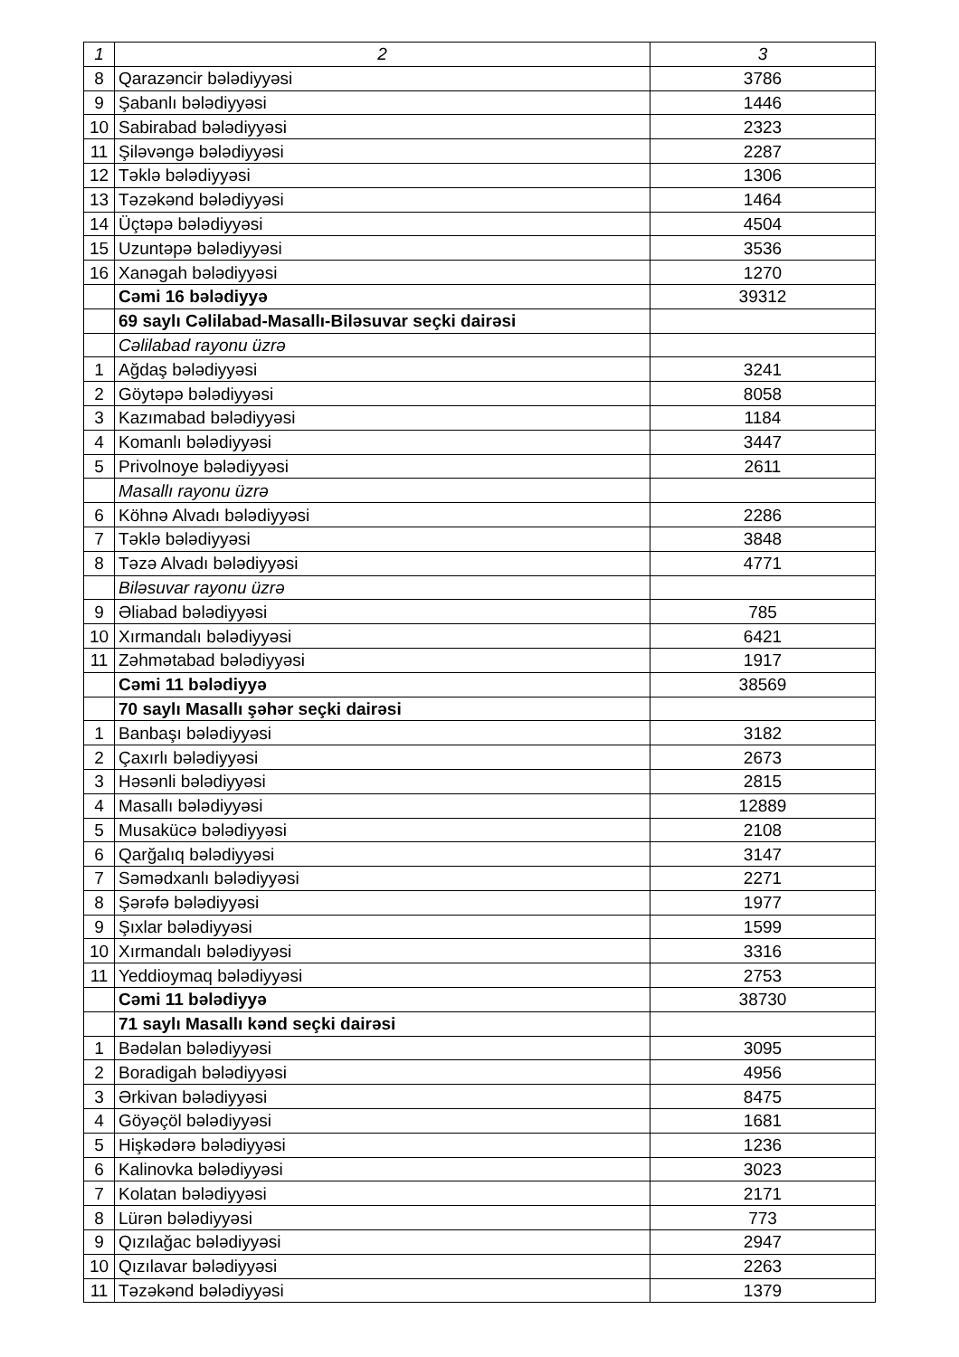| 1 | 2 | 3 |
| --- | --- | --- |
| 8 | Qarazəncir bələdiyyəsi | 3786 |
| 9 | Şabanlı bələdiyyəsi | 1446 |
| 10 | Sabirabad bələdiyyəsi | 2323 |
| 11 | Şiləvəngə bələdiyyəsi | 2287 |
| 12 | Təklə bələdiyyəsi | 1306 |
| 13 | Təzəkənd bələdiyyəsi | 1464 |
| 14 | Üçtəpə bələdiyyəsi | 4504 |
| 15 | Uzuntəpə bələdiyyəsi | 3536 |
| 16 | Xanəgah bələdiyyəsi | 1270 |
| | Cəmi 16 bələdiyyə | 39312 |
| | 69 saylı Cəlilabad-Masallı-Biləsuvar seçki dairəsi | |
| | Cəlilabad rayonu üzrə | |
| 1 | Ağdaş bələdiyyəsi | 3241 |
| 2 | Göytəpə bələdiyyəsi | 8058 |
| 3 | Kazımabad bələdiyyəsi | 1184 |
| 4 | Komanlı bələdiyyəsi | 3447 |
| 5 | Privolnoye bələdiyyəsi | 2611 |
| | Masallı rayonu üzrə | |
| 6 | Köhnə Alvadı bələdiyyəsi | 2286 |
| 7 | Təklə bələdiyyəsi | 3848 |
| 8 | Təzə Alvadı bələdiyyəsi | 4771 |
| | Biləsuvar rayonu üzrə | |
| 9 | Əliabad bələdiyyəsi | 785 |
| 10 | Xırmandalı bələdiyyəsi | 6421 |
| 11 | Zəhmətabad bələdiyyəsi | 1917 |
| | Cəmi 11 bələdiyyə | 38569 |
| | 70 saylı Masallı şəhər seçki dairəsi | |
| 1 | Banbaşı bələdiyyəsi | 3182 |
| 2 | Çaxırlı bələdiyyəsi | 2673 |
| 3 | Həsənli bələdiyyəsi | 2815 |
| 4 | Masallı bələdiyyəsi | 12889 |
| 5 | Musakücə bələdiyyəsi | 2108 |
| 6 | Qarğalıq bələdiyyəsi | 3147 |
| 7 | Səmədxanlı bələdiyyəsi | 2271 |
| 8 | Şərəfə bələdiyyəsi | 1977 |
| 9 | Şıxlar bələdiyyəsi | 1599 |
| 10 | Xırmandalı bələdiyyəsi | 3316 |
| 11 | Yeddioymaq bələdiyyəsi | 2753 |
| | Cəmi 11 bələdiyyə | 38730 |
| | 71 saylı Masallı kənd seçki dairəsi | |
| 1 | Bədəlan bələdiyyəsi | 3095 |
| 2 | Boradigah bələdiyyəsi | 4956 |
| 3 | Ərkivan bələdiyyəsi | 8475 |
| 4 | Göyəçöl bələdiyyəsi | 1681 |
| 5 | Hişkədərə bələdiyyəsi | 1236 |
| 6 | Kalinovka bələdiyyəsi | 3023 |
| 7 | Kolatan bələdiyyəsi | 2171 |
| 8 | Lürən bələdiyyəsi | 773 |
| 9 | Qızılağac bələdiyyəsi | 2947 |
| 10 | Qızılavar bələdiyyəsi | 2263 |
| 11 | Təzəkənd bələdiyyəsi | 1379 |